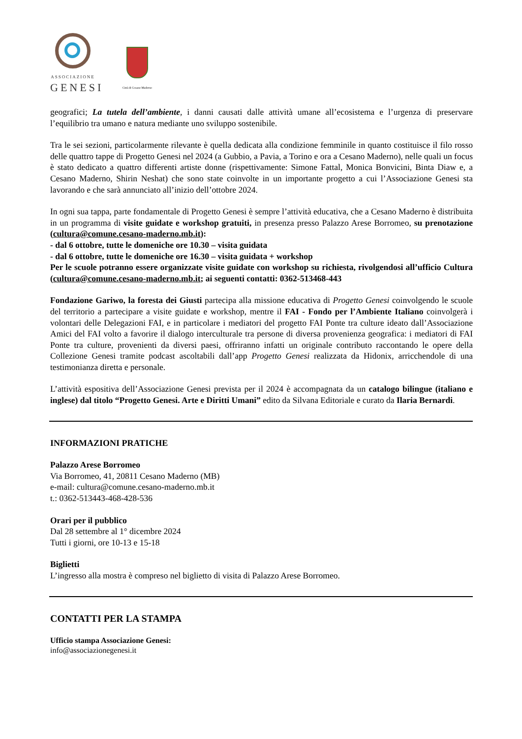ASSOCIAZIONE
GENESI
Città di Cesano Maderno
geografici; La tutela dell’ambiente, i danni causati dalle attività umane all’ecosistema e l’urgenza di preservare l’equilibrio tra umano e natura mediante uno sviluppo sostenibile.
Tra le sei sezioni, particolarmente rilevante è quella dedicata alla condizione femminile in quanto costituisce il filo rosso delle quattro tappe di Progetto Genesi nel 2024 (a Gubbio, a Pavia, a Torino e ora a Cesano Maderno), nelle quali un focus è stato dedicato a quattro differenti artiste donne (rispettivamente: Simone Fattal, Monica Bonvicini, Binta Diaw e, a Cesano Maderno, Shirin Neshat) che sono state coinvolte in un importante progetto a cui l’Associazione Genesi sta lavorando e che sarà annunciato all’inizio dell’ottobre 2024.
In ogni sua tappa, parte fondamentale di Progetto Genesi è sempre l’attività educativa, che a Cesano Maderno è distribuita in un programma di visite guidate e workshop gratuiti, in presenza presso Palazzo Arese Borromeo, su prenotazione (cultura@comune.cesano-maderno.mb.it):
- dal 6 ottobre, tutte le domeniche ore 10.30 – visita guidata
- dal 6 ottobre, tutte le domeniche ore 16.30 – visita guidata + workshop
Per le scuole potranno essere organizzate visite guidate con workshop su richiesta, rivolgendosi all’ufficio Cultura (cultura@comune.cesano-maderno.mb.it; ai seguenti contatti: 0362-513468-443
Fondazione Gariwo, la foresta dei Giusti partecipa alla missione educativa di Progetto Genesi coinvolgendo le scuole del territorio a partecipare a visite guidate e workshop, mentre il FAI - Fondo per l’Ambiente Italiano coinvolgerà i volontari delle Delegazioni FAI, e in particolare i mediatori del progetto FAI Ponte tra culture ideato dall’Associazione Amici del FAI volto a favorire il dialogo interculturale tra persone di diversa provenienza geografica: i mediatori di FAI Ponte tra culture, provenienti da diversi paesi, offriranno infatti un originale contributo raccontando le opere della Collezione Genesi tramite podcast ascoltabili dall’app Progetto Genesi realizzata da Hidonix, arricchendole di una testimonianza diretta e personale.
L’attività espositiva dell’Associazione Genesi prevista per il 2024 è accompagnata da un catalogo bilingue (italiano e inglese) dal titolo “Progetto Genesi. Arte e Diritti Umani” edito da Silvana Editoriale e curato da Ilaria Bernardi.
INFORMAZIONI PRATICHE
Palazzo Arese Borromeo
Via Borromeo, 41, 20811 Cesano Maderno (MB)
e-mail: cultura@comune.cesano-maderno.mb.it
t.: 0362-513443-468-428-536
Orari per il pubblico
Dal 28 settembre al 1° dicembre 2024
Tutti i giorni, ore 10-13 e 15-18
Biglietti
L’ingresso alla mostra è compreso nel biglietto di visita di Palazzo Arese Borromeo.
CONTATTI PER LA STAMPA
Ufficio stampa Associazione Genesi:
info@associazionegenesi.it